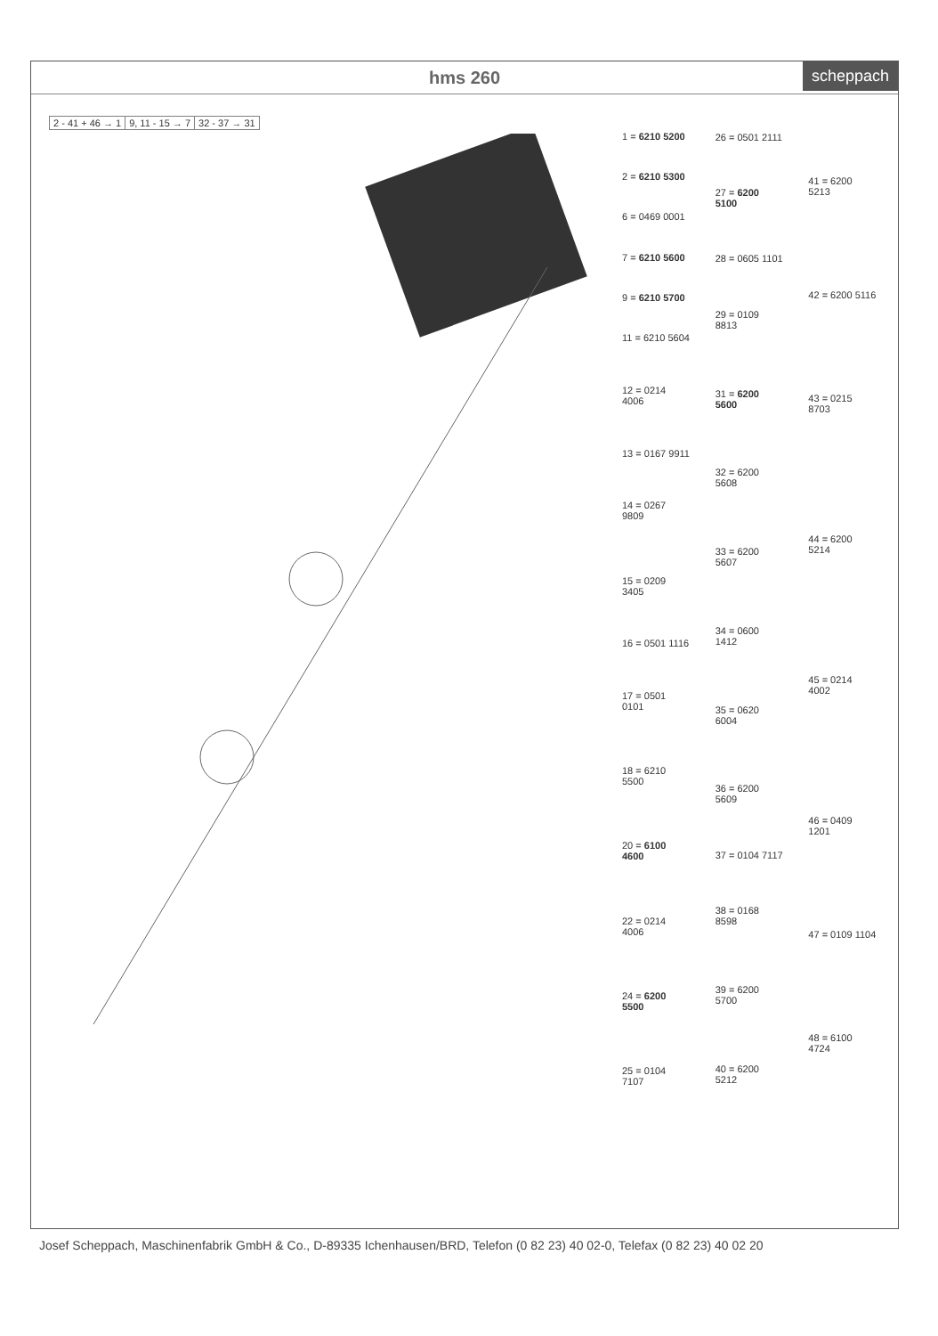hms 260 scheppach
| 2 - 41 + 46 → 1 | 9, 11 - 15 → 7 | 32 - 37 → 31 |
| 1 = 6210 5200 |
| 2 = 6210 5300 |
| 6 = 0469 0001 |
| 7 = 6210 5600 |
| 9 = 6210 5700 |
| 11 = 6210 5604 |
| 12 = 0214 4006 |
| 13 = 0167 9911 |
| 14 = 0267 9809 |
| 15 = 0209 3405 |
| 16 = 0501 1116 |
| 17 = 0501 0101 |
| 18 = 6210 5500 |
| 20 = 6100 4600 |
| 22 = 0214 4006 |
| 24 = 6200 5500 |
| 25 = 0104 7107 |
| 26 = 0501 2111 |
| 27 = 6200 5100 |
| 28 = 0605 1101 |
| 29 = 0109 8813 |
| 31 = 6200 5600 |
| 32 = 6200 5608 |
| 33 = 6200 5607 |
| 34 = 0600 1412 |
| 35 = 0620 6004 |
| 36 = 6200 5609 |
| 37 = 0104 7117 |
| 38 = 0168 8598 |
| 39 = 6200 5700 |
| 40 = 6200 5212 |
| 41 = 6200 5213 |
| 42 = 6200 5116 |
| 43 = 0215 8703 |
| 44 = 6200 5214 |
| 45 = 0214 4002 |
| 46 = 0409 1201 |
| 47 = 0109 1104 |
| 48 = 6100 4724 |
Josef Scheppach, Maschinenfabrik GmbH & Co., D-89335 Ichenhausen/BRD, Telefon (0 82 23) 40 02-0, Telefax (0 82 23) 40 02 20